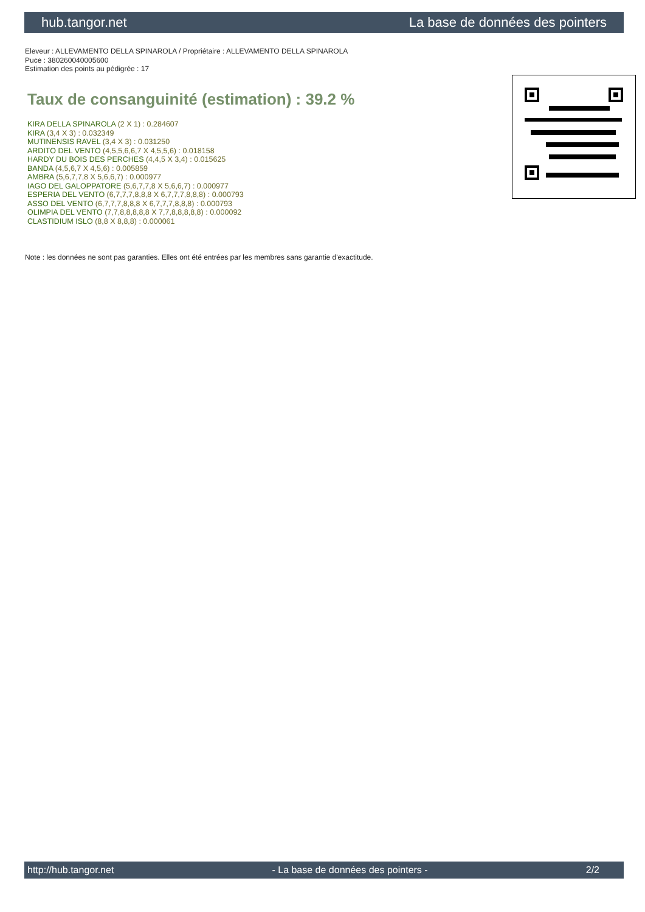hub.tangor.net La base de données des pointers
Eleveur : ALLEVAMENTO DELLA SPINAROLA / Propriétaire : ALLEVAMENTO DELLA SPINAROLA
Puce : 380260040005600
Estimation des points au pédigrée : 17
Taux de consanguinité (estimation) : 39.2 %
KIRA DELLA SPINAROLA (2 X 1) : 0.284607
KIRA (3,4 X 3) : 0.032349
MUTINENSIS RAVEL (3,4 X 3) : 0.031250
ARDITO DEL VENTO (4,5,5,6,6,7 X 4,5,5,6) : 0.018158
HARDY DU BOIS DES PERCHES (4,4,5 X 3,4) : 0.015625
BANDA (4,5,6,7 X 4,5,6) : 0.005859
AMBRA (5,6,7,7,8 X 5,6,6,7) : 0.000977
IAGO DEL GALOPPATORE (5,6,7,7,8 X 5,6,6,7) : 0.000977
ESPERIA DEL VENTO (6,7,7,7,8,8,8 X 6,7,7,7,8,8,8) : 0.000793
ASSO DEL VENTO (6,7,7,7,8,8,8 X 6,7,7,7,8,8,8) : 0.000793
OLIMPIA DEL VENTO (7,7,8,8,8,8,8 X 7,7,8,8,8,8,8) : 0.000092
CLASTIDIUM ISLO (8,8 X 8,8,8) : 0.000061
Note : les données ne sont pas garanties. Elles ont été entrées par les membres sans garantie d'exactitude.
http://hub.tangor.net - La base de données des pointers - 2/2